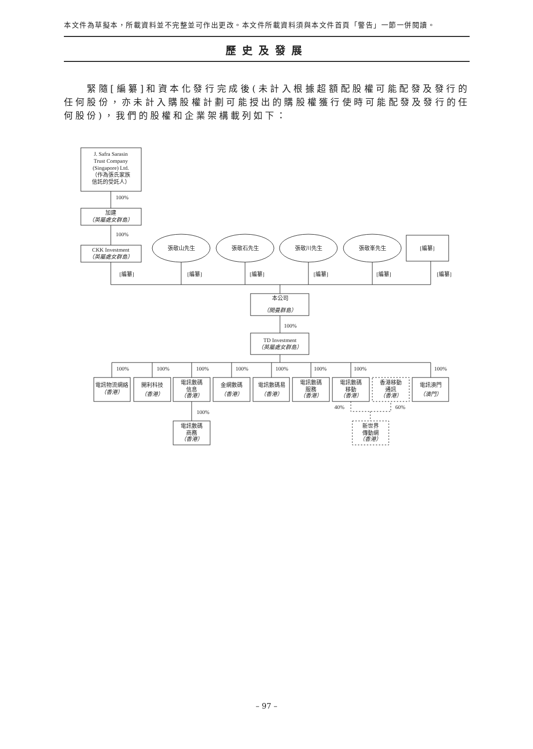本文件為草擬本，所載資料並不完整並可作出更改。本文件所載資料須與本文件首頁「警告」一節一併閱讀。
歷史及發展
緊隨[編纂]和資本化發行完成後(未計入根據超額配股權可能配發及發行的任何股份，亦未計入購股權計劃可能授出的購股權獲行使時可能配發及發行的任何股份)，我們的股權和企業架構載列如下：
J. Safra Sarasin
Trust Company
(Singapore) Ltd.
（作為張氏家族
信託的受託人）
100%
加建
（英屬處女群島）
100%
CKK Investment
（英屬處女群島）
張敬山先生
張敬石先生
張敬川先生
張敬峯先生
[編纂]
[編纂]
[編纂]
[編纂]
[編纂]
[編纂]
[編纂]
本公司
（開曼群島）
100%
TD Investment
（英屬處女群島）
100%
100%
100%
100%
100%
100%
100%
100%
電訊物流網絡
（香港）
開利科技
（香港）
電訊數碼
信息
（香港）
金網數碼
（香港）
電訊數碼易
（香港）
電訊數碼
服務
（香港）
電訊數碼
移動
（香港）
香港移動
通訊
（香港）
電訊澳門
（澳門）
40%
60%
100%
電訊數碼
商務
（香港）
新世界
傳動網
（香港）
– 97 –